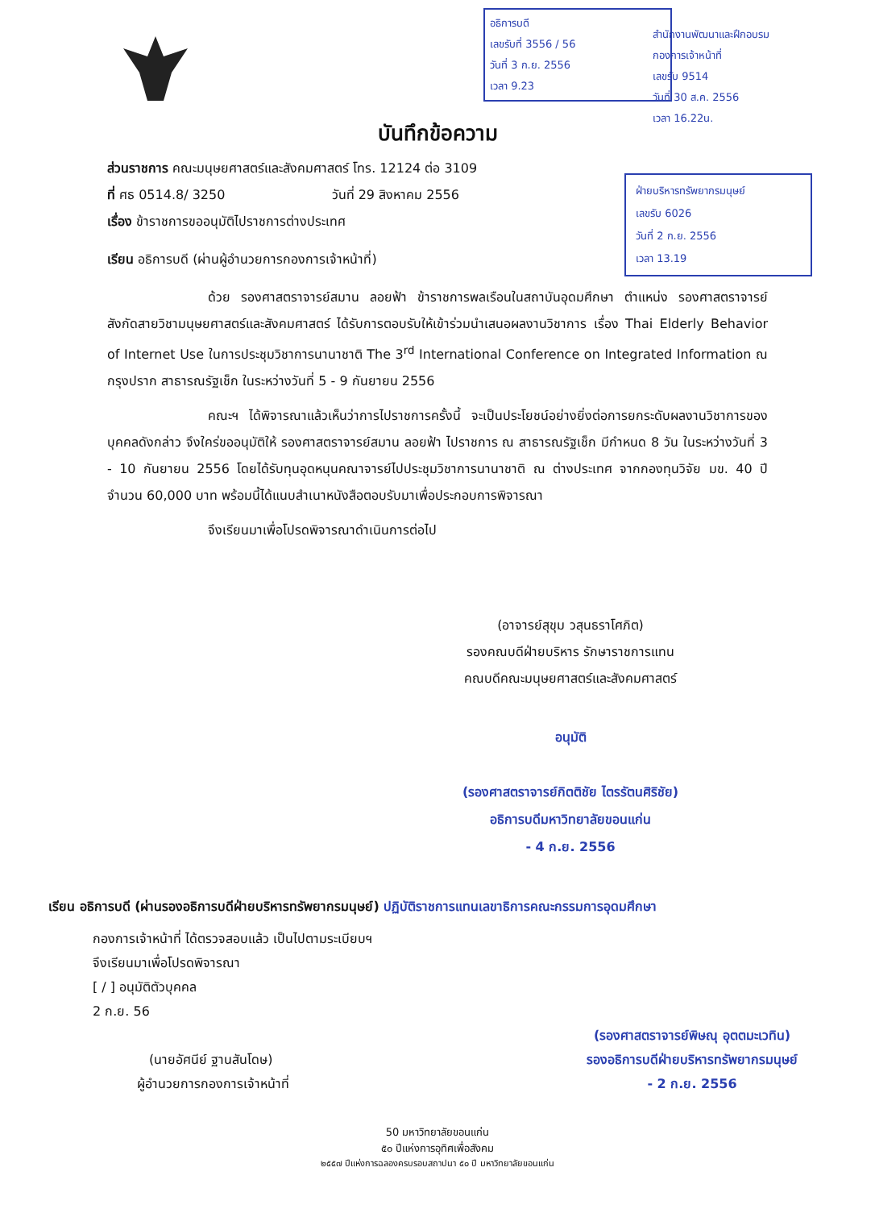อธิการบดี
เลขรับที่ 3556 / 56
วันที่ 3 ก.ย. 2556
เวลา 9.23
สำนักงานพัฒนาและฝึกอบรม
กองการเจ้าหน้าที่
เลขรับ 9514
วันที่ 30 ส.ค. 2556
เวลา 16.22น.
ฝ่ายบริหารทรัพยากรมนุษย์
เลขรับ 6026
วันที่ 2 ก.ย. 2556
เวลา 13.19
บันทึกข้อความ
ส่วนราชการ คณะมนุษยศาสตร์และสังคมศาสตร์ โทร. 12124 ต่อ 3109
ที่ ศธ 0514.8/ 3250 วันที่ 29 สิงหาคม 2556
เรื่อง ข้าราชการขออนุมัติไปราชการต่างประเทศ
เรียน อธิการบดี (ผ่านผู้อำนวยการกองการเจ้าหน้าที่)
ด้วย รองศาสตราจารย์สมาน ลอยฟ้า ข้าราชการพลเรือนในสถาบันอุดมศึกษา ตำแหน่ง รองศาสตราจารย์ สังกัดสายวิชามนุษยศาสตร์และสังคมศาสตร์ ได้รับการตอบรับให้เข้าร่วมนำเสนอผลงานวิชาการ เรื่อง Thai Elderly Behavior of Internet Use ในการประชุมวิชาการนานาชาติ The 3<sup>rd</sup> International Conference on Integrated Information ณ กรุงปราก สาธารณรัฐเช็ก ในระหว่างวันที่ 5 - 9 กันยายน 2556
คณะฯ ได้พิจารณาแล้วเห็นว่าการไปราชการครั้งนี้ จะเป็นประโยชน์อย่างยิ่งต่อการยกระดับผลงานวิชาการของบุคคลดังกล่าว จึงใคร่ขออนุมัติให้ รองศาสตราจารย์สมาน ลอยฟ้า ไปราชการ ณ สาธารณรัฐเช็ก มีกำหนด 8 วัน ในระหว่างวันที่ 3 - 10 กันยายน 2556 โดยได้รับทุนอุดหนุนคณาจารย์ไปประชุมวิชาการนานาชาติ ณ ต่างประเทศ จากกองทุนวิจัย มข. 40 ปี จำนวน 60,000 บาท พร้อมนี้ได้แนบสำเนาหนังสือตอบรับมาเพื่อประกอบการพิจารณา
จึงเรียนมาเพื่อโปรดพิจารณาดำเนินการต่อไป
(อาจารย์สุขุม วสุนธราโศภิต)
รองคณบดีฝ่ายบริหาร รักษาราชการแทน
คณบดีคณะมนุษยศาสตร์และสังคมศาสตร์
อนุมัติ
(รองศาสตราจารย์กิตติชัย ไตรรัตนศิริชัย)
อธิการบดีมหาวิทยาลัยขอนแก่น
- 4 ก.ย. 2556
เรียน อธิการบดี (ผ่านรองอธิการบดีฝ่ายบริหารทรัพยากรมนุษย์) ปฏิบัติราชการแทนเลขาธิการคณะกรรมการอุดมศึกษา
กองการเจ้าหน้าที่ ได้ตรวจสอบแล้ว เป็นไปตามระเบียบฯ
จึงเรียนมาเพื่อโปรดพิจารณา
[ / ] อนุมัติตัวบุคคล
2 ก.ย. 56
(นายอัศนีย์ ฐานสันโดษ)
ผู้อำนวยการกองการเจ้าหน้าที่
(รองศาสตราจารย์พิษณุ อุตตมะเวทิน)
รองอธิการบดีฝ่ายบริหารทรัพยากรมนุษย์
- 2 ก.ย. 2556
50 มหาวิทยาลัยขอนแก่น
๕๐ ปีแห่งการอุทิศเพื่อสังคม
๒๕๕๗ ปีแห่งการฉลองครบรอบสถาปนา ๕๐ ปี มหาวิทยาลัยขอนแก่น